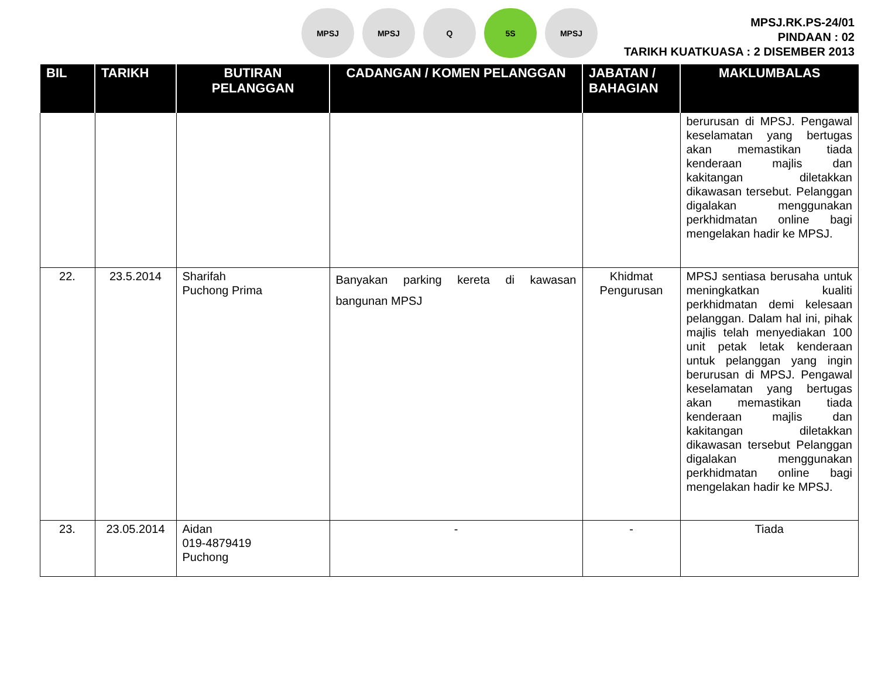MPSJ MPSJ Q 5S MPSJ
MPSJ.RK.PS-24/01
PINDAAN : 02
TARIKH KUATKUASA : 2 DISEMBER 2013
| BIL | TARIKH | BUTIRAN PELANGGAN | CADANGAN / KOMEN PELANGGAN | JABATAN / BAHAGIAN | MAKLUMBALAS |
| --- | --- | --- | --- | --- | --- |
| | | | | | berurusan di MPSJ. Pengawal keselamatan yang bertugas akan memastikan tiada kenderaan majlis dan kakitangan diletakkan dikawasan tersebut. Pelanggan digalakan menggunakan perkhidmatan online bagi mengelakan hadir ke MPSJ. |
| 22. | 23.5.2014 | Sharifah Puchong Prima | Banyakan parking kereta di kawasan bangunan MPSJ | Khidmat Pengurusan | MPSJ sentiasa berusaha untuk meningkatkan kualiti perkhidmatan demi kelesaan pelanggan. Dalam hal ini, pihak majlis telah menyediakan 100 unit petak letak kenderaan untuk pelanggan yang ingin berurusan di MPSJ. Pengawal keselamatan yang bertugas akan memastikan tiada kenderaan majlis dan kakitangan diletakkan dikawasan tersebut Pelanggan digalakan menggunakan perkhidmatan online bagi mengelakan hadir ke MPSJ. |
| 23. | 23.05.2014 | Aidan 019-4879419 Puchong | - | - | Tiada |